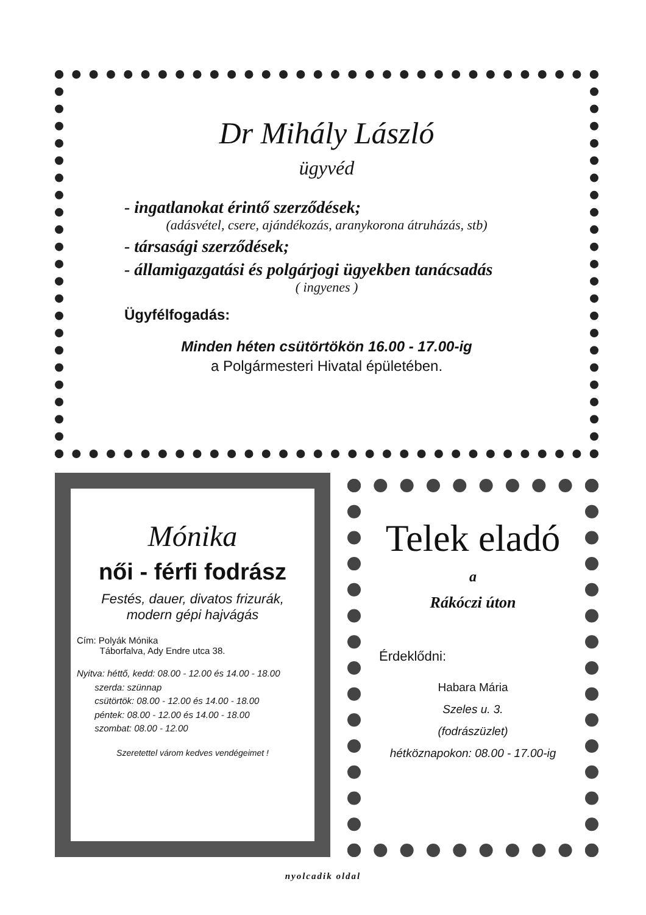Dr Mihály László
ügyvéd
- ingatlanokat érintő szerződések;
(adásvétel, csere, ajándékozás, aranykorona átruházás, stb)
- társasági szerződések;
- államigazgatási és polgárjogi ügyekben tanácsadás
( ingyenes )
Ügyfélfogadás:
Minden héten csütörtökön 16.00 - 17.00-ig
a Polgármesteri Hivatal épületében.
Mónika
női - férfi fodrász
Festés, dauer, divatos frizurák,
modern gépi hajvágás
Cím: Polyák Mónika
Táborfalva, Ady Endre utca 38.
Nyitva: héttő, kedd: 08.00 - 12.00 és 14.00 - 18.00
szerda: szünnap
csütörtök: 08.00 - 12.00 és 14.00 - 18.00
péntek: 08.00 - 12.00 és 14.00 - 18.00
szombat: 08.00 - 12.00
Szeretettel várom kedves vendégeimet !
Telek eladó
a
Rákóczi úton
Érdeklődni:
Habara Mária
Szeles u. 3.
(fodrászüzlet)
hétköznapokon: 08.00 - 17.00-ig
nyolcadik oldal